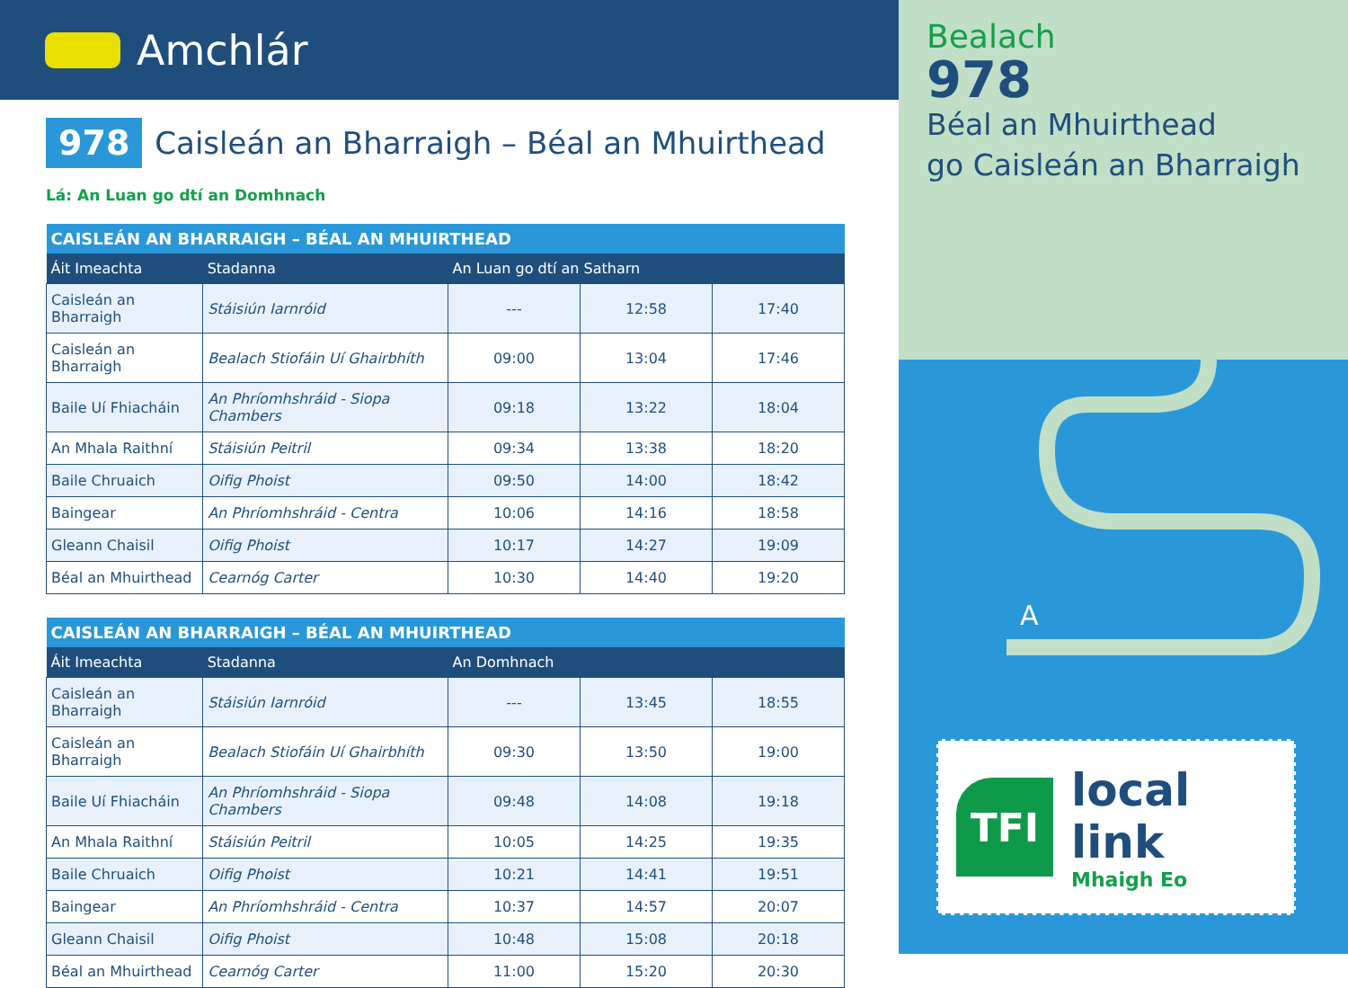Amchlár
978
Caisleán an Bharraigh – Béal an Mhuirthead
Lá: An Luan go dtí an Domhnach
| CAISLEÁN AN BHARRAIGH – BÉAL AN MHUIRTHEAD | | | | |
| --- | --- | --- | --- | --- |
| Áit Imeachta | Stadanna | An Luan go dtí an Satharn | | |
| Caisleán an Bharraigh | Stáisiún Iarnróid | --- | 12:58 | 17:40 |
| Caisleán an Bharraigh | Bealach Stiofáin Uí Ghairbhíth | 09:00 | 13:04 | 17:46 |
| Baile Uí Fhiacháin | An Phríomhshráid - Siopa Chambers | 09:18 | 13:22 | 18:04 |
| An Mhala Raithní | Stáisiún Peitril | 09:34 | 13:38 | 18:20 |
| Baile Chruaich | Oifig Phoist | 09:50 | 14:00 | 18:42 |
| Baingear | An Phríomhshráid - Centra | 10:06 | 14:16 | 18:58 |
| Gleann Chaisil | Oifig Phoist | 10:17 | 14:27 | 19:09 |
| Béal an Mhuirthead | Cearnóg Carter | 10:30 | 14:40 | 19:20 |
| CAISLEÁN AN BHARRAIGH – BÉAL AN MHUIRTHEAD | | | | |
| --- | --- | --- | --- | --- |
| Áit Imeachta | Stadanna | An Domhnach | | |
| Caisleán an Bharraigh | Stáisiún Iarnróid | --- | 13:45 | 18:55 |
| Caisleán an Bharraigh | Bealach Stiofáin Uí Ghairbhíth | 09:30 | 13:50 | 19:00 |
| Baile Uí Fhiacháin | An Phríomhshráid - Siopa Chambers | 09:48 | 14:08 | 19:18 |
| An Mhala Raithní | Stáisiún Peitril | 10:05 | 14:25 | 19:35 |
| Baile Chruaich | Oifig Phoist | 10:21 | 14:41 | 19:51 |
| Baingear | An Phríomhshráid - Centra | 10:37 | 14:57 | 20:07 |
| Gleann Chaisil | Oifig Phoist | 10:48 | 15:08 | 20:18 |
| Béal an Mhuirthead | Cearnóg Carter | 11:00 | 15:20 | 20:30 |
Bealach
978
Béal an Mhuirthead
go Caisleán an Bharraigh
A
TFI
local link
Mhaigh Eo